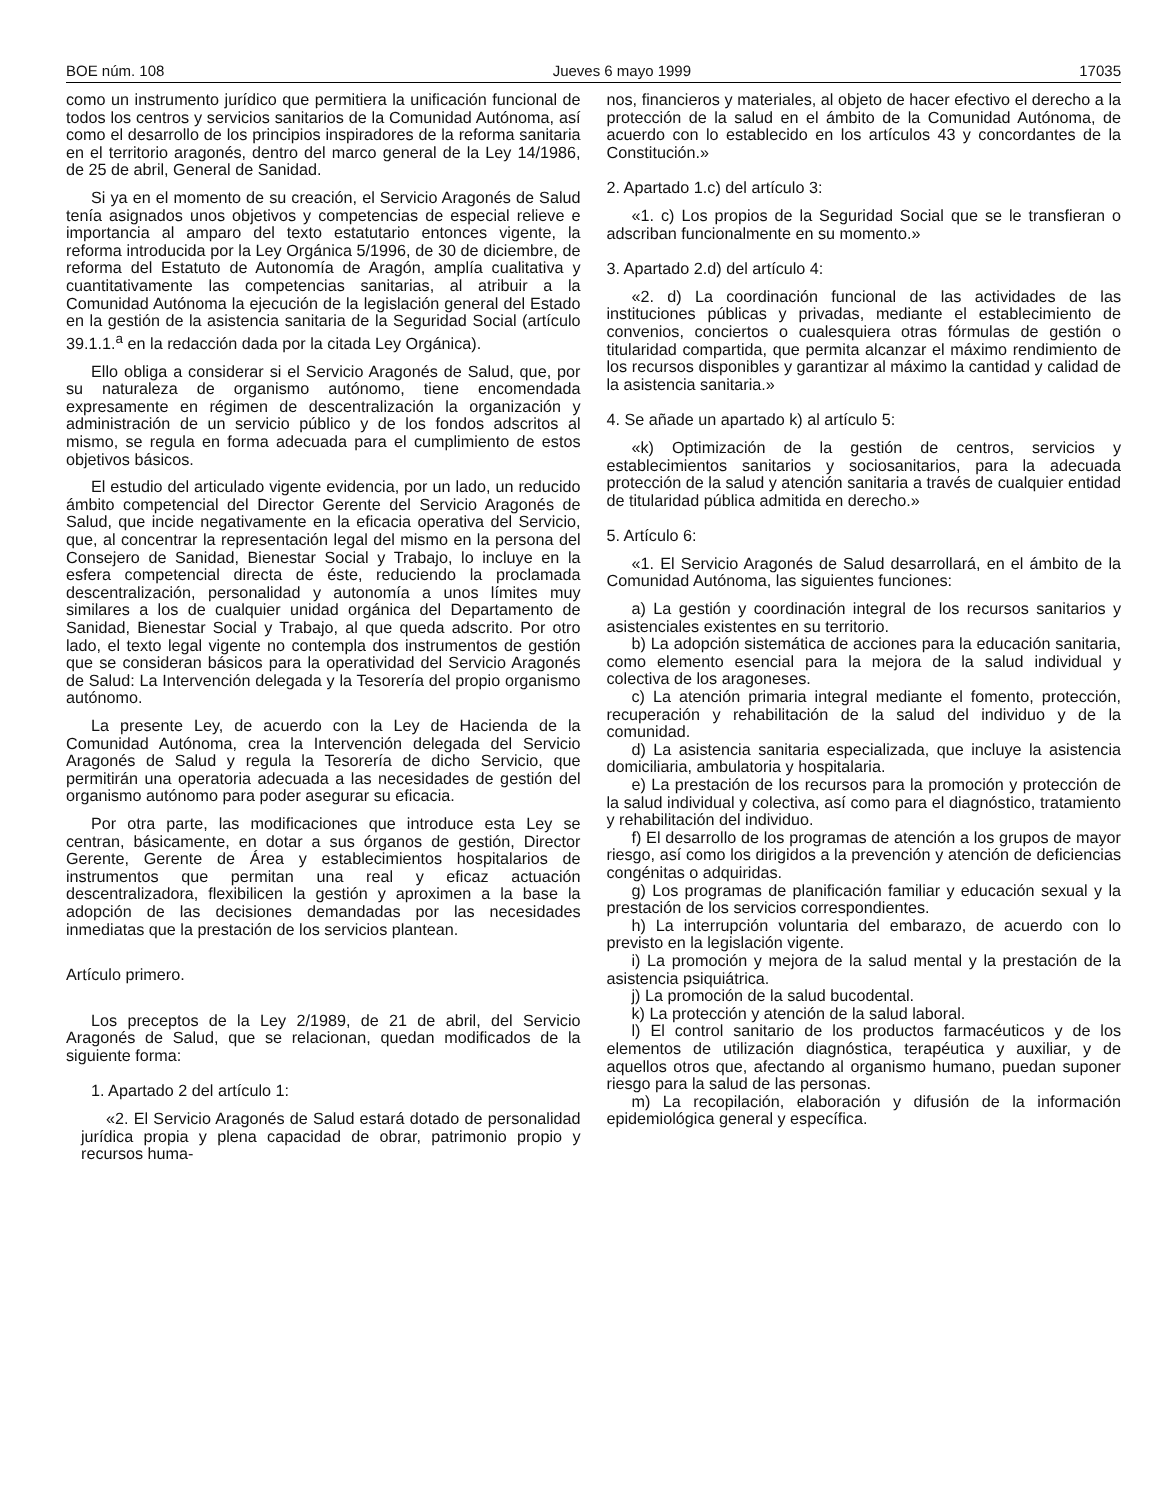BOE núm. 108 Jueves 6 mayo 1999 17035
como un instrumento jurídico que permitiera la unificación funcional de todos los centros y servicios sanitarios de la Comunidad Autónoma, así como el desarrollo de los principios inspiradores de la reforma sanitaria en el territorio aragonés, dentro del marco general de la Ley 14/1986, de 25 de abril, General de Sanidad.
Si ya en el momento de su creación, el Servicio Aragonés de Salud tenía asignados unos objetivos y competencias de especial relieve e importancia al amparo del texto estatutario entonces vigente, la reforma introducida por la Ley Orgánica 5/1996, de 30 de diciembre, de reforma del Estatuto de Autonomía de Aragón, amplía cualitativa y cuantitativamente las competencias sanitarias, al atribuir a la Comunidad Autónoma la ejecución de la legislación general del Estado en la gestión de la asistencia sanitaria de la Seguridad Social (artículo 39.1.1.<sup>a</sup> en la redacción dada por la citada Ley Orgánica).
Ello obliga a considerar si el Servicio Aragonés de Salud, que, por su naturaleza de organismo autónomo, tiene encomendada expresamente en régimen de descentralización la organización y administración de un servicio público y de los fondos adscritos al mismo, se regula en forma adecuada para el cumplimiento de estos objetivos básicos.
El estudio del articulado vigente evidencia, por un lado, un reducido ámbito competencial del Director Gerente del Servicio Aragonés de Salud, que incide negativamente en la eficacia operativa del Servicio, que, al concentrar la representación legal del mismo en la persona del Consejero de Sanidad, Bienestar Social y Trabajo, lo incluye en la esfera competencial directa de éste, reduciendo la proclamada descentralización, personalidad y autonomía a unos límites muy similares a los de cualquier unidad orgánica del Departamento de Sanidad, Bienestar Social y Trabajo, al que queda adscrito. Por otro lado, el texto legal vigente no contempla dos instrumentos de gestión que se consideran básicos para la operatividad del Servicio Aragonés de Salud: La Intervención delegada y la Tesorería del propio organismo autónomo.
La presente Ley, de acuerdo con la Ley de Hacienda de la Comunidad Autónoma, crea la Intervención delegada del Servicio Aragonés de Salud y regula la Tesorería de dicho Servicio, que permitirán una operatoria adecuada a las necesidades de gestión del organismo autónomo para poder asegurar su eficacia.
Por otra parte, las modificaciones que introduce esta Ley se centran, básicamente, en dotar a sus órganos de gestión, Director Gerente, Gerente de Área y establecimientos hospitalarios de instrumentos que permitan una real y eficaz actuación descentralizadora, flexibilicen la gestión y aproximen a la base la adopción de las decisiones demandadas por las necesidades inmediatas que la prestación de los servicios plantean.
Artículo primero.
Los preceptos de la Ley 2/1989, de 21 de abril, del Servicio Aragonés de Salud, que se relacionan, quedan modificados de la siguiente forma:
1. Apartado 2 del artículo 1:
«2. El Servicio Aragonés de Salud estará dotado de personalidad jurídica propia y plena capacidad de obrar, patrimonio propio y recursos huma-
nos, financieros y materiales, al objeto de hacer efectivo el derecho a la protección de la salud en el ámbito de la Comunidad Autónoma, de acuerdo con lo establecido en los artículos 43 y concordantes de la Constitución.»
2. Apartado 1.c) del artículo 3:
«1. c) Los propios de la Seguridad Social que se le transfieran o adscriban funcionalmente en su momento.»
3. Apartado 2.d) del artículo 4:
«2. d) La coordinación funcional de las actividades de las instituciones públicas y privadas, mediante el establecimiento de convenios, conciertos o cualesquiera otras fórmulas de gestión o titularidad compartida, que permita alcanzar el máximo rendimiento de los recursos disponibles y garantizar al máximo la cantidad y calidad de la asistencia sanitaria.»
4. Se añade un apartado k) al artículo 5:
«k) Optimización de la gestión de centros, servicios y establecimientos sanitarios y sociosanitarios, para la adecuada protección de la salud y atención sanitaria a través de cualquier entidad de titularidad pública admitida en derecho.»
5. Artículo 6:
«1. El Servicio Aragonés de Salud desarrollará, en el ámbito de la Comunidad Autónoma, las siguientes funciones:
a) La gestión y coordinación integral de los recursos sanitarios y asistenciales existentes en su territorio.
b) La adopción sistemática de acciones para la educación sanitaria, como elemento esencial para la mejora de la salud individual y colectiva de los aragoneses.
c) La atención primaria integral mediante el fomento, protección, recuperación y rehabilitación de la salud del individuo y de la comunidad.
d) La asistencia sanitaria especializada, que incluye la asistencia domiciliaria, ambulatoria y hospitalaria.
e) La prestación de los recursos para la promoción y protección de la salud individual y colectiva, así como para el diagnóstico, tratamiento y rehabilitación del individuo.
f) El desarrollo de los programas de atención a los grupos de mayor riesgo, así como los dirigidos a la prevención y atención de deficiencias congénitas o adquiridas.
g) Los programas de planificación familiar y educación sexual y la prestación de los servicios correspondientes.
h) La interrupción voluntaria del embarazo, de acuerdo con lo previsto en la legislación vigente.
i) La promoción y mejora de la salud mental y la prestación de la asistencia psiquiátrica.
j) La promoción de la salud bucodental.
k) La protección y atención de la salud laboral.
l) El control sanitario de los productos farmacéuticos y de los elementos de utilización diagnóstica, terapéutica y auxiliar, y de aquellos otros que, afectando al organismo humano, puedan suponer riesgo para la salud de las personas.
m) La recopilación, elaboración y difusión de la información epidemiológica general y específica.